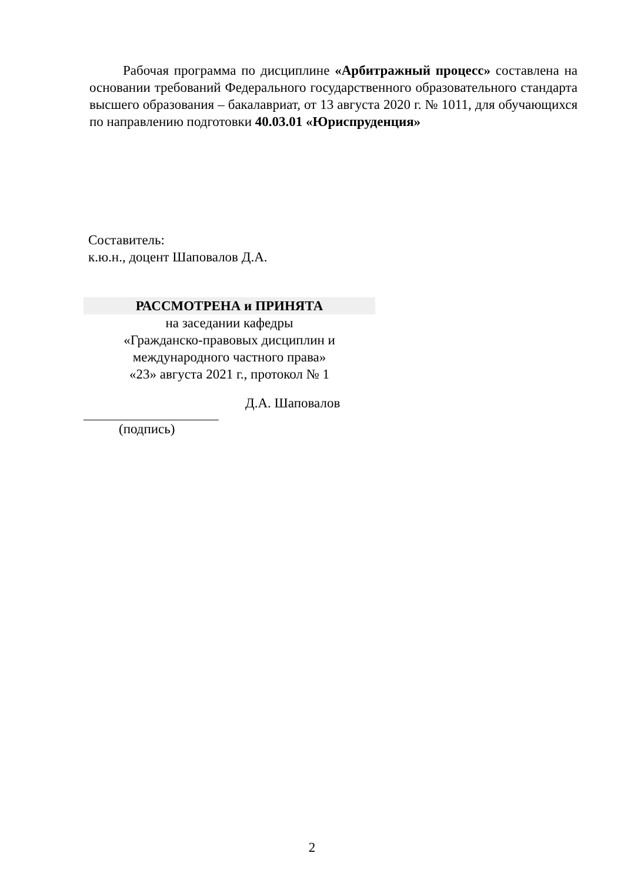Рабочая программа по дисциплине «Арбитражный процесс» составлена на основании требований Федерального государственного образовательного стандарта высшего образования – бакалавриат, от 13 августа 2020 г. № 1011, для обучающихся по направлению подготовки 40.03.01 «Юриспруденция»
Составитель:
к.ю.н., доцент Шаповалов Д.А.
РАССМОТРЕНА и ПРИНЯТА
на заседании кафедры
«Гражданско-правовых дисциплин и
международного частного права»
«23» августа 2021 г., протокол № 1
Д.А. Шаповалов
(подпись)
2